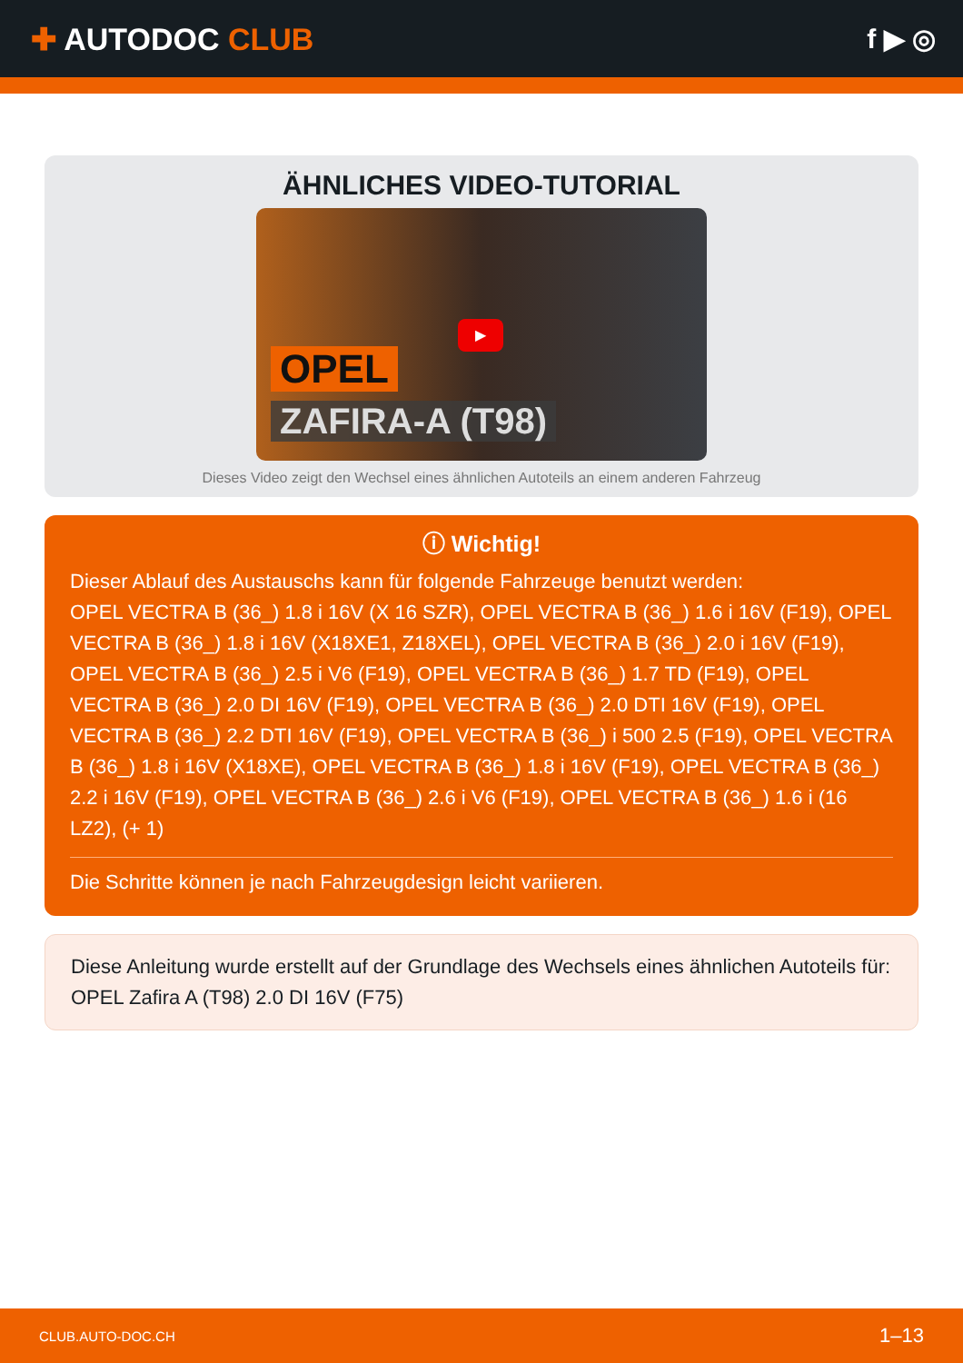✚ AUTODOC CLUB f ▶ ◎
ÄHNLICHES VIDEO-TUTORIAL
▶
OPEL
ZAFIRA-A (T98)
Dieses Video zeigt den Wechsel eines ähnlichen Autoteils an einem anderen Fahrzeug
ⓘ Wichtig!
Dieser Ablauf des Austauschs kann für folgende Fahrzeuge benutzt werden:
OPEL VECTRA B (36_) 1.8 i 16V (X 16 SZR), OPEL VECTRA B (36_) 1.6 i 16V (F19), OPEL VECTRA B (36_) 1.8 i 16V (X18XE1, Z18XEL), OPEL VECTRA B (36_) 2.0 i 16V (F19), OPEL VECTRA B (36_) 2.5 i V6 (F19), OPEL VECTRA B (36_) 1.7 TD (F19), OPEL VECTRA B (36_) 2.0 DI 16V (F19), OPEL VECTRA B (36_) 2.0 DTI 16V (F19), OPEL VECTRA B (36_) 2.2 DTI 16V (F19), OPEL VECTRA B (36_) i 500 2.5 (F19), OPEL VECTRA B (36_) 1.8 i 16V (X18XE), OPEL VECTRA B (36_) 1.8 i 16V (F19), OPEL VECTRA B (36_) 2.2 i 16V (F19), OPEL VECTRA B (36_) 2.6 i V6 (F19), OPEL VECTRA B (36_) 1.6 i (16 LZ2), (+ 1)
Die Schritte können je nach Fahrzeugdesign leicht variieren.
Diese Anleitung wurde erstellt auf der Grundlage des Wechsels eines ähnlichen Autoteils für: OPEL Zafira A (T98) 2.0 DI 16V (F75)
CLUB.AUTO-DOC.CH 1–13